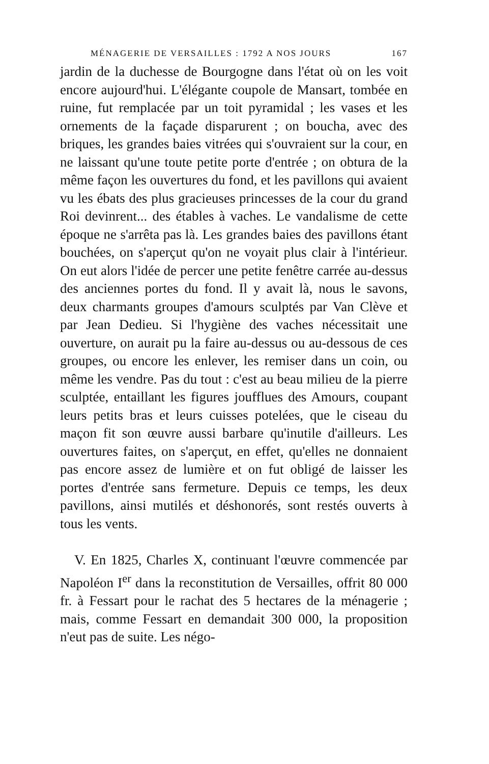MÉNAGERIE DE VERSAILLES : 1792 A NOS JOURS 167
jardin de la duchesse de Bourgogne dans l'état où on les voit encore aujourd'hui. L'élégante coupole de Mansart, tombée en ruine, fut remplacée par un toit pyramidal ; les vases et les ornements de la façade disparurent ; on boucha, avec des briques, les grandes baies vitrées qui s'ouvraient sur la cour, en ne laissant qu'une toute petite porte d'entrée ; on obtura de la même façon les ouvertures du fond, et les pavillons qui avaient vu les ébats des plus gracieuses princesses de la cour du grand Roi devinrent... des étables à vaches. Le vandalisme de cette époque ne s'arrêta pas là. Les grandes baies des pavillons étant bouchées, on s'aperçut qu'on ne voyait plus clair à l'intérieur. On eut alors l'idée de percer une petite fenêtre carrée au-dessus des anciennes portes du fond. Il y avait là, nous le savons, deux charmants groupes d'amours sculptés par Van Clève et par Jean Dedieu. Si l'hygiène des vaches nécessitait une ouverture, on aurait pu la faire au-dessus ou au-dessous de ces groupes, ou encore les enlever, les remiser dans un coin, ou même les vendre. Pas du tout : c'est au beau milieu de la pierre sculptée, entaillant les figures joufflues des Amours, coupant leurs petits bras et leurs cuisses potelées, que le ciseau du maçon fit son œuvre aussi barbare qu'inutile d'ailleurs. Les ouvertures faites, on s'aperçut, en effet, qu'elles ne donnaient pas encore assez de lumière et on fut obligé de laisser les portes d'entrée sans fermeture. Depuis ce temps, les deux pavillons, ainsi mutilés et déshonorés, sont restés ouverts à tous les vents.
V. En 1825, Charles X, continuant l'œuvre commencée par Napoléon I<sup>er</sup> dans la reconstitution de Versailles, offrit 80 000 fr. à Fessart pour le rachat des 5 hectares de la ménagerie ; mais, comme Fessart en demandait 300 000, la proposition n'eut pas de suite. Les négo-